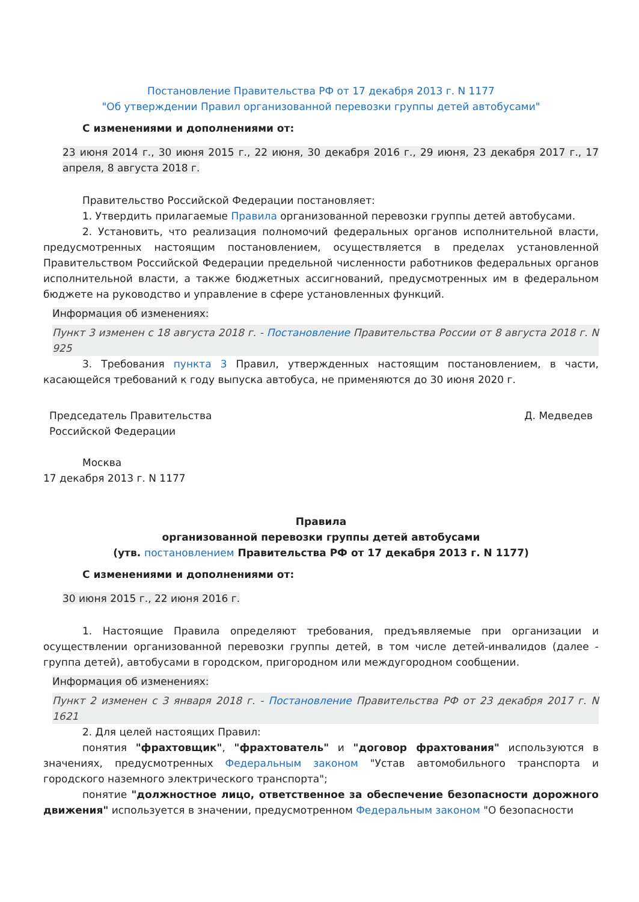Постановление Правительства РФ от 17 декабря 2013 г. N 1177
"Об утверждении Правил организованной перевозки группы детей автобусами"
С изменениями и дополнениями от:
23 июня 2014 г., 30 июня 2015 г., 22 июня, 30 декабря 2016 г., 29 июня, 23 декабря 2017 г., 17 апреля, 8 августа 2018 г.
Правительство Российской Федерации постановляет:
1. Утвердить прилагаемые Правила организованной перевозки группы детей автобусами.
2. Установить, что реализация полномочий федеральных органов исполнительной власти, предусмотренных настоящим постановлением, осуществляется в пределах установленной Правительством Российской Федерации предельной численности работников федеральных органов исполнительной власти, а также бюджетных ассигнований, предусмотренных им в федеральном бюджете на руководство и управление в сфере установленных функций.
Информация об изменениях:
Пункт 3 изменен с 18 августа 2018 г. - Постановление Правительства России от 8 августа 2018 г. N 925
3. Требования пункта 3 Правил, утвержденных настоящим постановлением, в части, касающейся требований к году выпуска автобуса, не применяются до 30 июня 2020 г.
Председатель Правительства
Российской Федерации
Д. Медведев
Москва
17 декабря 2013 г. N 1177
Правила
организованной перевозки группы детей автобусами
(утв. постановлением Правительства РФ от 17 декабря 2013 г. N 1177)
С изменениями и дополнениями от:
30 июня 2015 г., 22 июня 2016 г.
1. Настоящие Правила определяют требования, предъявляемые при организации и осуществлении организованной перевозки группы детей, в том числе детей-инвалидов (далее - группа детей), автобусами в городском, пригородном или междугородном сообщении.
Информация об изменениях:
Пункт 2 изменен с 3 января 2018 г. - Постановление Правительства РФ от 23 декабря 2017 г. N 1621
2. Для целей настоящих Правил:
понятия "фрахтовщик", "фрахтователь" и "договор фрахтования" используются в значениях, предусмотренных Федеральным законом "Устав автомобильного транспорта и городского наземного электрического транспорта";
понятие "должностное лицо, ответственное за обеспечение безопасности дорожного движения" используется в значении, предусмотренном Федеральным законом "О безопасности